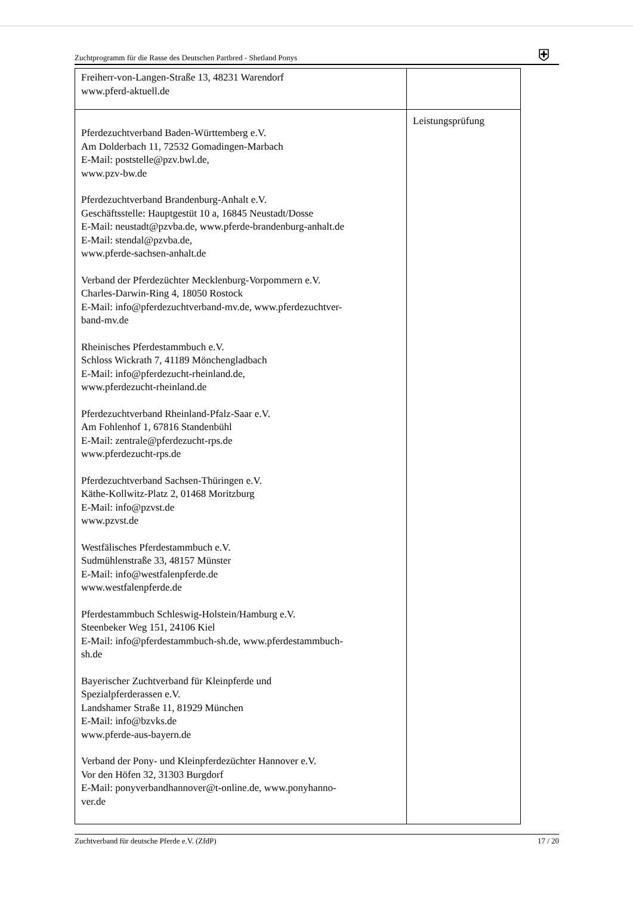Zuchtprogramm für die Rasse des Deutschen Partbred - Shetland Ponys
⛨
| Freiherr-von-Langen-Straße 13, 48231 Warendorf www.pferd-aktuell.de | |
| Pferdezuchtverband Baden-Württemberg e.V. Am Dolderbach 11, 72532 Gomadingen-Marbach E-Mail: poststelle@pzv.bwl.de, www.pzv-bw.de Pferdezuchtverband Brandenburg-Anhalt e.V. Geschäftsstelle: Hauptgestüt 10 a, 16845 Neustadt/Dosse E-Mail: neustadt@pzvba.de, www.pferde-brandenburg-anhalt.de E-Mail: stendal@pzvba.de, www.pferde-sachsen-anhalt.de Verband der Pferdezüchter Mecklenburg-Vorpommern e.V. Charles-Darwin-Ring 4, 18050 Rostock E-Mail: info@pferdezuchtverband-mv.de, www.pferdezuchtver- band-mv.de Rheinisches Pferdestammbuch e.V. Schloss Wickrath 7, 41189 Mönchengladbach E-Mail: info@pferdezucht-rheinland.de, www.pferdezucht-rheinland.de Pferdezuchtverband Rheinland-Pfalz-Saar e.V. Am Fohlenhof 1, 67816 Standenbühl E-Mail: zentrale@pferdezucht-rps.de www.pferdezucht-rps.de Pferdezuchtverband Sachsen-Thüringen e.V. Käthe-Kollwitz-Platz 2, 01468 Moritzburg E-Mail: info@pzvst.de www.pzvst.de Westfälisches Pferdestammbuch e.V. Sudmühlenstraße 33, 48157 Münster E-Mail: info@westfalenpferde.de www.westfalenpferde.de Pferdestammbuch Schleswig-Holstein/Hamburg e.V. Steenbeker Weg 151, 24106 Kiel E-Mail: info@pferdestammbuch-sh.de, www.pferdestammbuch- sh.de Bayerischer Zuchtverband für Kleinpferde und Spezialpferderassen e.V. Landshamer Straße 11, 81929 München E-Mail: info@bzvks.de www.pferde-aus-bayern.de Verband der Pony- und Kleinpferdezüchter Hannover e.V. Vor den Höfen 32, 31303 Burgdorf E-Mail: ponyverbandhannover@t-online.de, www.ponyhanno- ver.de | Leistungsprüfung |
Zuchtverband für deutsche Pferde e.V. (ZfdP) 17 / 20